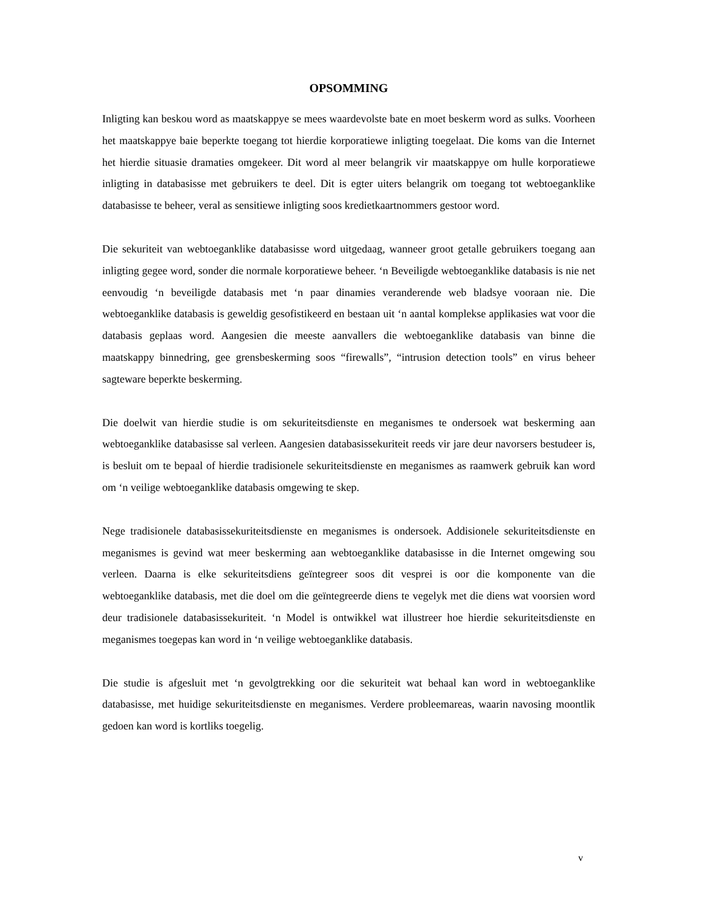OPSOMMING
Inligting kan beskou word as maatskappye se mees waardevolste bate en moet beskerm word as sulks. Voorheen het maatskappye baie beperkte toegang tot hierdie korporatiewe inligting toegelaat. Die koms van die Internet het hierdie situasie dramaties omgekeer. Dit word al meer belangrik vir maatskappye om hulle korporatiewe inligting in databasisse met gebruikers te deel. Dit is egter uiters belangrik om toegang tot webtoeganklike databasisse te beheer, veral as sensitiewe inligting soos kredietkaartnommers gestoor word.
Die sekuriteit van webtoeganklike databasisse word uitgedaag, wanneer groot getalle gebruikers toegang aan inligting gegee word, sonder die normale korporatiewe beheer. ‘n Beveiligde webtoeganklike databasis is nie net eenvoudig ‘n beveiligde databasis met ‘n paar dinamies veranderende web bladsye vooraan nie. Die webtoeganklike databasis is geweldig gesofistikeerd en bestaan uit ‘n aantal komplekse applikasies wat voor die databasis geplaas word. Aangesien die meeste aanvallers die webtoeganklike databasis van binne die maatskappy binnedring, gee grensbeskerming soos “firewalls”, “intrusion detection tools” en virus beheer sagteware beperkte beskerming.
Die doelwit van hierdie studie is om sekuriteitsdienste en meganismes te ondersoek wat beskerming aan webtoeganklike databasisse sal verleen. Aangesien databasissekuriteit reeds vir jare deur navorsers bestudeer is, is besluit om te bepaal of hierdie tradisionele sekuriteitsdienste en meganismes as raamwerk gebruik kan word om ‘n veilige webtoeganklike databasis omgewing te skep.
Nege tradisionele databasissekuriteitsdienste en meganismes is ondersoek. Addisionele sekuriteitsdienste en meganismes is gevind wat meer beskerming aan webtoeganklike databasisse in die Internet omgewing sou verleen. Daarna is elke sekuriteitsdiens geïntegreer soos dit vesprei is oor die komponente van die webtoeganklike databasis, met die doel om die geïntegreerde diens te vegelyk met die diens wat voorsien word deur tradisionele databasissekuriteit. ‘n Model is ontwikkel wat illustreer hoe hierdie sekuriteitsdienste en meganismes toegepas kan word in ‘n veilige webtoeganklike databasis.
Die studie is afgesluit met ‘n gevolgtrekking oor die sekuriteit wat behaal kan word in webtoeganklike databasisse, met huidige sekuriteitsdienste en meganismes. Verdere probleemareas, waarin navosing moontlik gedoen kan word is kortliks toegelig.
v